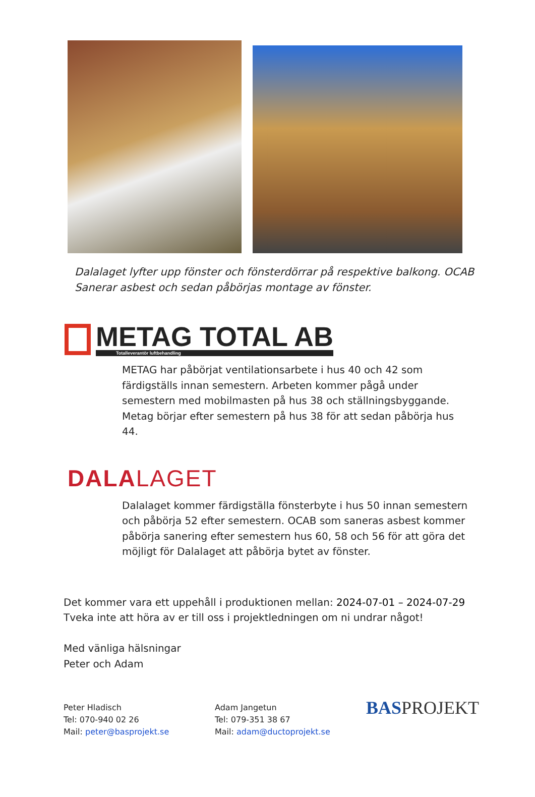Dalalaget lyfter upp fönster och fönsterdörrar på respektive balkong. OCAB Sanerar asbest och sedan påbörjas montage av fönster.
METAG TOTAL AB
Totalleverantör luftbehandling
METAG har påbörjat ventilationsarbete i hus 40 och 42 som färdigställs innan semestern. Arbeten kommer pågå under semestern med mobilmasten på hus 38 och ställningsbyggande. Metag börjar efter semestern på hus 38 för att sedan påbörja hus 44.
DALALAGET
Dalalaget kommer färdigställa fönsterbyte i hus 50 innan semestern och påbörja 52 efter semestern. OCAB som saneras asbest kommer påbörja sanering efter semestern hus 60, 58 och 56 för att göra det möjligt för Dalalaget att påbörja bytet av fönster.
Det kommer vara ett uppehåll i produktionen mellan: 2024-07-01 – 2024-07-29
Tveka inte att höra av er till oss i projektledningen om ni undrar något!
Med vänliga hälsningar
Peter och Adam
Peter Hladisch
Tel: 070-940 02 26
Mail: peter@basprojekt.se
Adam Jangetun
Tel: 079-351 38 67
Mail: adam@ductoprojekt.se
BASPROJEKT